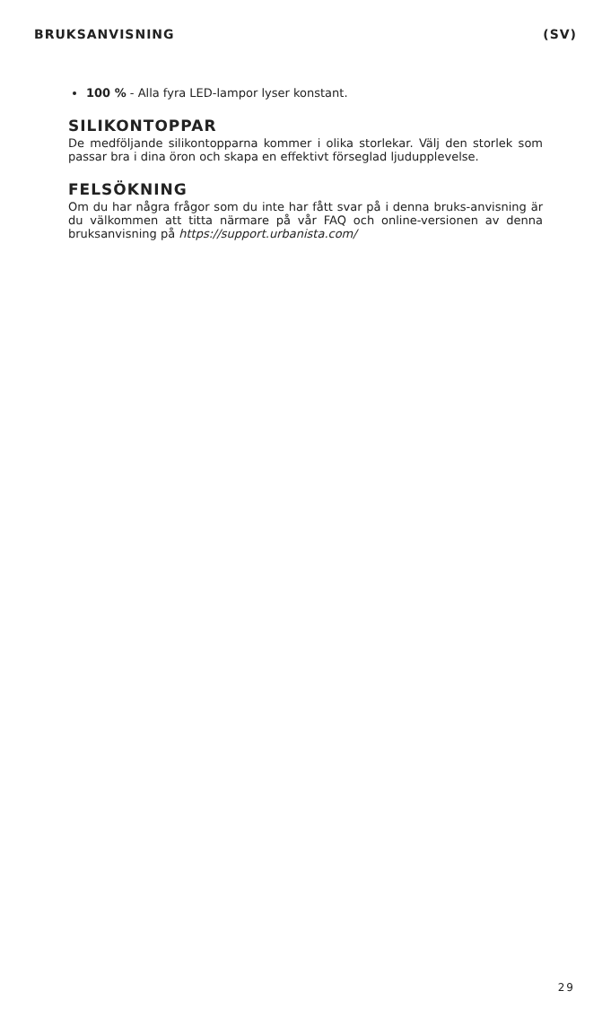BRUKSANVISNING (SV)
100 % - Alla fyra LED-lampor lyser konstant.
SILIKONTOPPAR
De medföljande silikontopparna kommer i olika storlekar. Välj den storlek som passar bra i dina öron och skapa en effektivt förseglad ljudupplevelse.
FELSÖKNING
Om du har några frågor som du inte har fått svar på i denna bruks-anvisning är du välkommen att titta närmare på vår FAQ och online-versionen av denna bruksanvisning på https://support.urbanista.com/
29